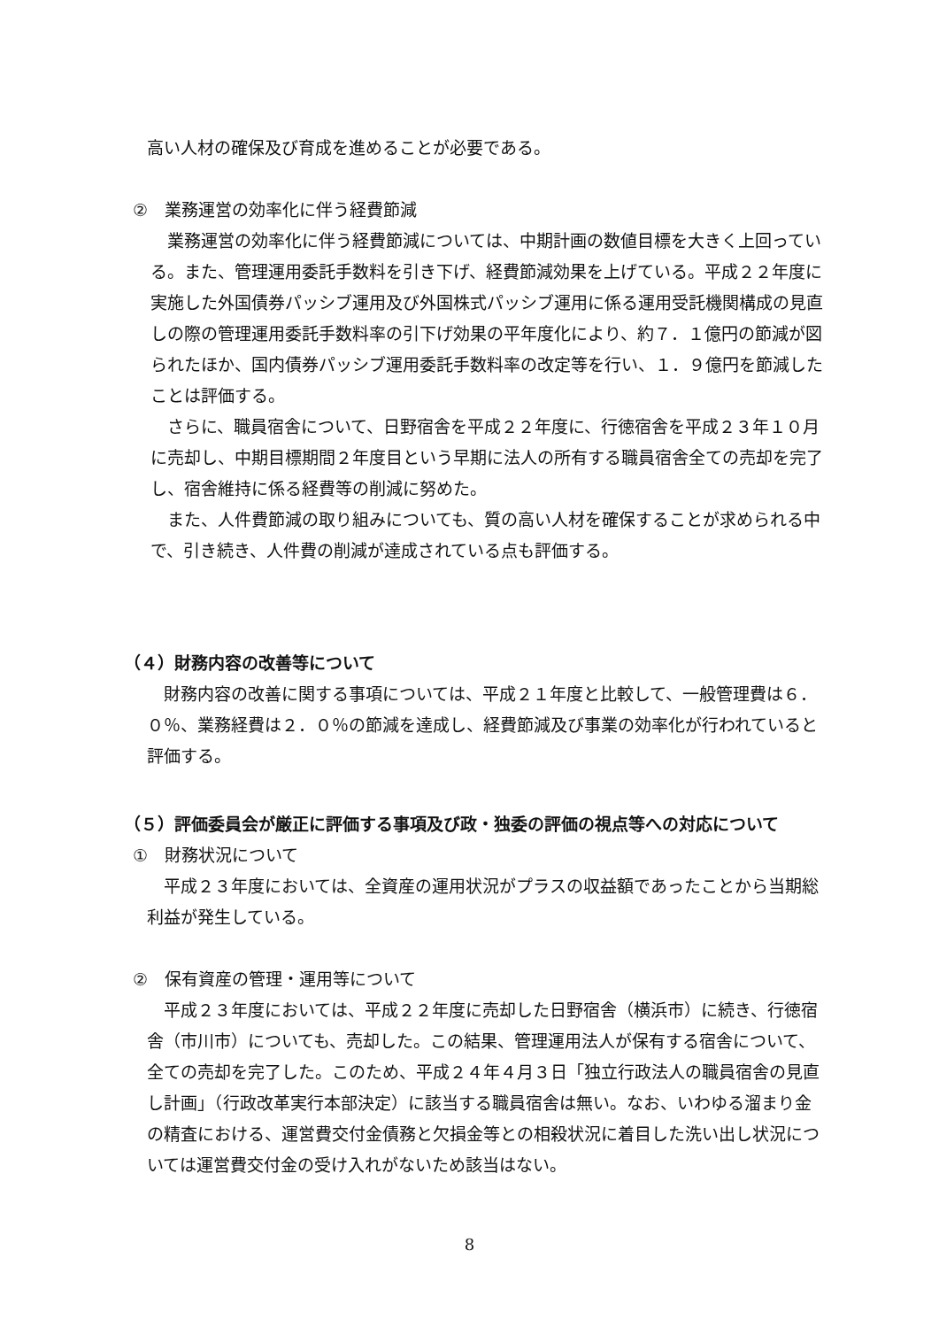高い人材の確保及び育成を進めることが必要である。
②　業務運営の効率化に伴う経費節減
業務運営の効率化に伴う経費節減については、中期計画の数値目標を大きく上回っている。また、管理運用委託手数料を引き下げ、経費節減効果を上げている。平成２２年度に実施した外国債券パッシブ運用及び外国株式パッシブ運用に係る運用受託機関構成の見直しの際の管理運用委託手数料率の引下げ効果の平年度化により、約７．１億円の節減が図られたほか、国内債券パッシブ運用委託手数料率の改定等を行い、１．９億円を節減したことは評価する。
さらに、職員宿舎について、日野宿舎を平成２２年度に、行徳宿舎を平成２３年１０月に売却し、中期目標期間２年度目という早期に法人の所有する職員宿舎全ての売却を完了し、宿舎維持に係る経費等の削減に努めた。
また、人件費節減の取り組みについても、質の高い人材を確保することが求められる中で、引き続き、人件費の削減が達成されている点も評価する。
（４）財務内容の改善等について
財務内容の改善に関する事項については、平成２１年度と比較して、一般管理費は６．０％、業務経費は２．０％の節減を達成し、経費節減及び事業の効率化が行われていると評価する。
（５）評価委員会が厳正に評価する事項及び政・独委の評価の視点等への対応について
①　財務状況について
平成２３年度においては、全資産の運用状況がプラスの収益額であったことから当期総利益が発生している。
②　保有資産の管理・運用等について
平成２３年度においては、平成２２年度に売却した日野宿舎（横浜市）に続き、行徳宿舎（市川市）についても、売却した。この結果、管理運用法人が保有する宿舎について、全ての売却を完了した。このため、平成２４年４月３日「独立行政法人の職員宿舎の見直し計画」（行政改革実行本部決定）に該当する職員宿舎は無い。なお、いわゆる溜まり金の精査における、運営費交付金債務と欠損金等との相殺状況に着目した洗い出し状況については運営費交付金の受け入れがないため該当はない。
8